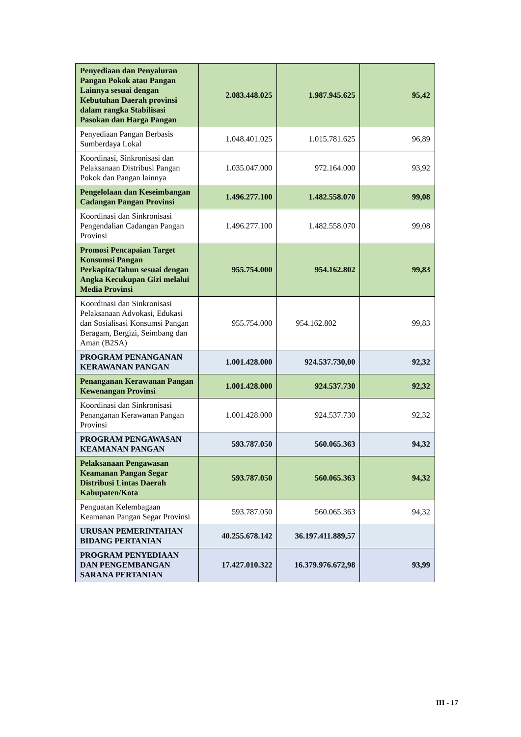| Penyediaan dan Penyaluran Pangan Pokok atau Pangan Lainnya sesuai dengan Kebutuhan Daerah provinsi dalam rangka Stabilisasi Pasokan dan Harga Pangan | 2.083.448.025 | 1.987.945.625 | 95,42 |
| Penyediaan Pangan Berbasis Sumberdaya Lokal | 1.048.401.025 | 1.015.781.625 | 96,89 |
| Koordinasi, Sinkronisasi dan Pelaksanaan Distribusi Pangan Pokok dan Pangan lainnya | 1.035.047.000 | 972.164.000 | 93,92 |
| Pengelolaan dan Keseimbangan Cadangan Pangan Provinsi | 1.496.277.100 | 1.482.558.070 | 99,08 |
| Koordinasi dan Sinkronisasi Pengendalian Cadangan Pangan Provinsi | 1.496.277.100 | 1.482.558.070 | 99,08 |
| Promosi Pencapaian Target Konsumsi Pangan Perkapita/Tahun sesuai dengan Angka Kecukupan Gizi melalui Media Provinsi | 955.754.000 | 954.162.802 | 99,83 |
| Koordinasi dan Sinkronisasi Pelaksanaan Advokasi, Edukasi dan Sosialisasi Konsumsi Pangan Beragam, Bergizi, Seimbang dan Aman (B2SA) | 955.754.000 | 954.162.802 | 99,83 |
| PROGRAM PENANGANAN KERAWANAN PANGAN | 1.001.428.000 | 924.537.730,00 | 92,32 |
| Penanganan Kerawanan Pangan Kewenangan Provinsi | 1.001.428.000 | 924.537.730 | 92,32 |
| Koordinasi dan Sinkronisasi Penanganan Kerawanan Pangan Provinsi | 1.001.428.000 | 924.537.730 | 92,32 |
| PROGRAM PENGAWASAN KEAMANAN PANGAN | 593.787.050 | 560.065.363 | 94,32 |
| Pelaksanaan Pengawasan Keamanan Pangan Segar Distribusi Lintas Daerah Kabupaten/Kota | 593.787.050 | 560.065.363 | 94,32 |
| Penguatan Kelembagaan Keamanan Pangan Segar Provinsi | 593.787.050 | 560.065.363 | 94,32 |
| URUSAN PEMERINTAHAN BIDANG PERTANIAN | 40.255.678.142 | 36.197.411.889,57 | |
| PROGRAM PENYEDIAAN DAN PENGEMBANGAN SARANA PERTANIAN | 17.427.010.322 | 16.379.976.672,98 | 93,99 |
III - 17